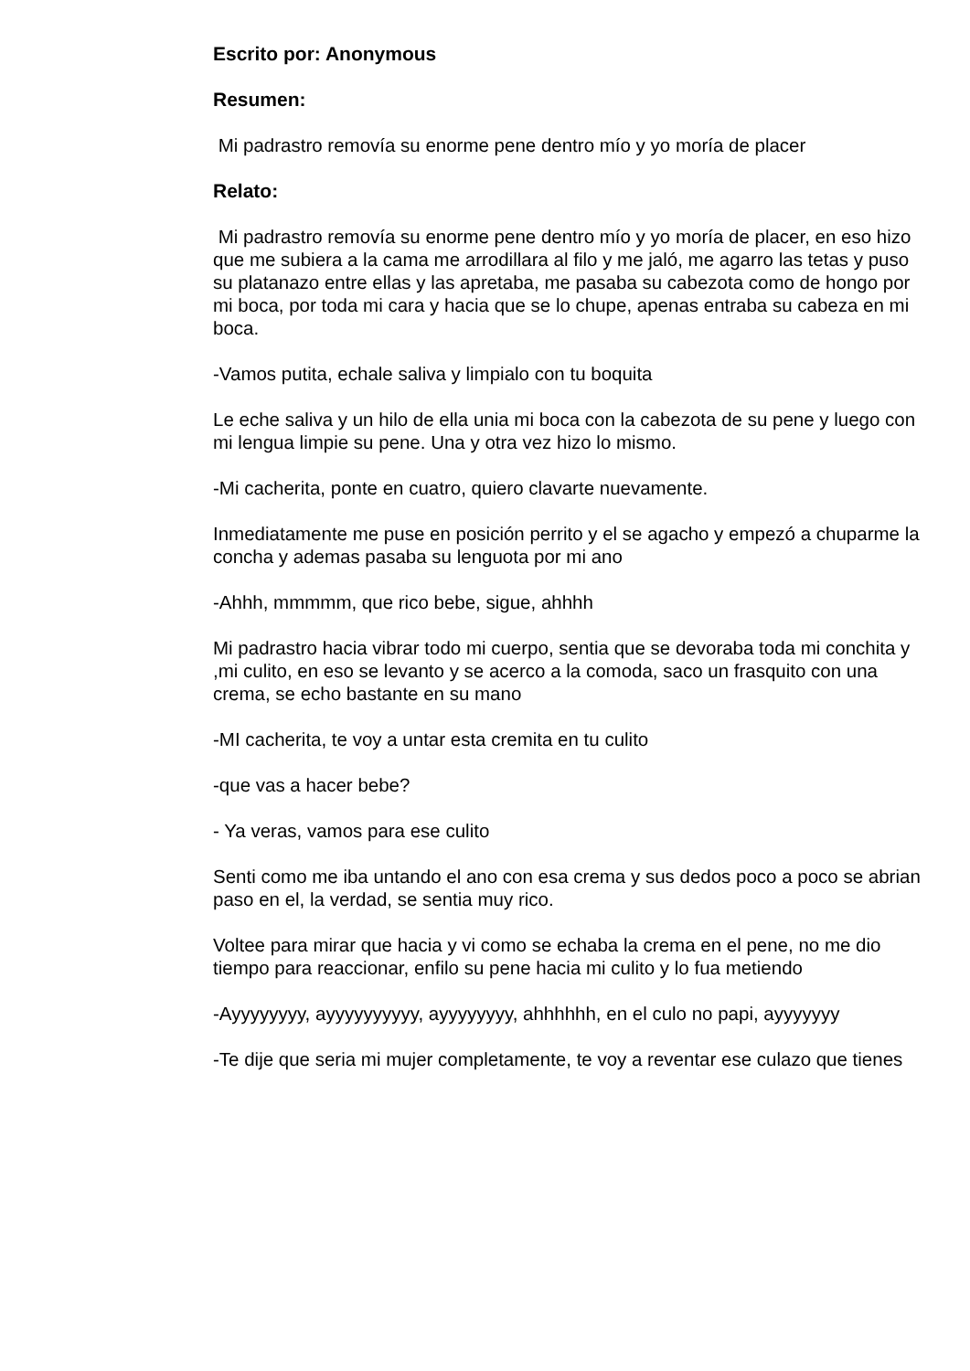Escrito por: Anonymous
Resumen:
Mi padrastro removía su enorme pene dentro mío y yo moría de placer
Relato:
Mi padrastro removía su enorme pene dentro mío y yo moría de placer, en eso hizo que me subiera a la cama me arrodillara al filo y me jaló, me agarro las tetas y puso su platanazo entre ellas y las apretaba, me pasaba su cabezota como de hongo por mi boca, por toda mi cara y hacia que se lo chupe, apenas entraba su cabeza en mi boca.
-Vamos putita, echale saliva y limpialo con tu boquita
Le eche saliva y un hilo de ella unia mi boca con la cabezota de su pene y luego con mi lengua limpie su pene. Una y otra vez hizo lo mismo.
-Mi cacherita, ponte en cuatro, quiero clavarte nuevamente.
Inmediatamente me puse en posición perrito y el se agacho y empezó a chuparme la concha y ademas pasaba su lenguota por mi ano
-Ahhh, mmmmm, que rico bebe, sigue, ahhhh
Mi padrastro hacia vibrar todo mi cuerpo, sentia que se devoraba toda mi conchita y ,mi culito, en eso se levanto y se acerco a la comoda, saco un frasquito con una crema, se echo bastante en su mano
-MI cacherita, te voy a untar esta cremita en tu culito
-que vas a hacer bebe?
- Ya veras, vamos para ese culito
Senti como me iba untando el ano con esa crema y sus dedos poco a poco se abrian paso en el, la verdad, se sentia muy rico.
Voltee para mirar que hacia y vi como se echaba la crema en el pene, no me dio tiempo para reaccionar, enfilo su pene hacia mi culito y lo fua metiendo
-Ayyyyyyyy, ayyyyyyyyyy, ayyyyyyyy, ahhhhhh, en el culo no papi, ayyyyyyy
-Te dije que seria mi mujer completamente, te voy a reventar ese culazo que tienes